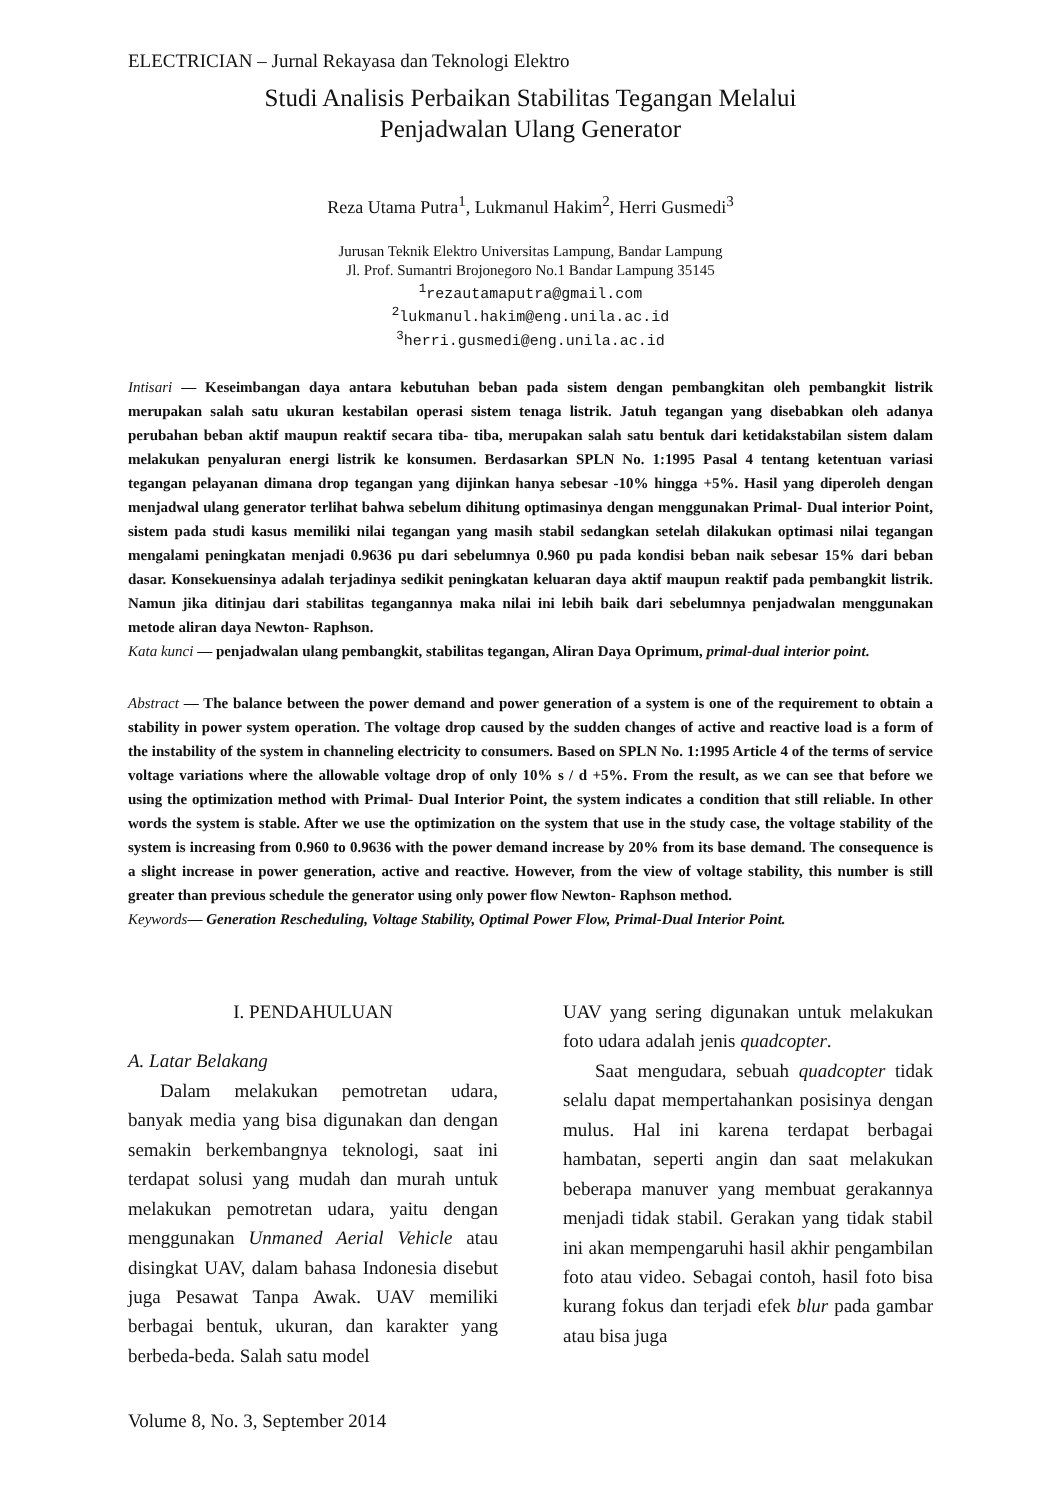ELECTRICIAN – Jurnal Rekayasa dan Teknologi Elektro
Studi Analisis Perbaikan Stabilitas Tegangan Melalui
Penjadwalan Ulang Generator
Reza Utama Putra<sup>1</sup>, Lukmanul Hakim<sup>2</sup>, Herri Gusmedi<sup>3</sup>
Jurusan Teknik Elektro Universitas Lampung, Bandar Lampung
Jl. Prof. Sumantri Brojonegoro No.1 Bandar Lampung 35145
<sup>1</sup> rezautamaputra@gmail.com
<sup>2</sup> lukmanul.hakim@eng.unila.ac.id
<sup>3</sup> herri.gusmedi@eng.unila.ac.id
Intisari — Keseimbangan daya antara kebutuhan beban pada sistem dengan pembangkitan oleh pembangkit listrik merupakan salah satu ukuran kestabilan operasi sistem tenaga listrik. Jatuh tegangan yang disebabkan oleh adanya perubahan beban aktif maupun reaktif secara tiba- tiba, merupakan salah satu bentuk dari ketidakstabilan sistem dalam melakukan penyaluran energi listrik ke konsumen. Berdasarkan SPLN No. 1:1995 Pasal 4 tentang ketentuan variasi tegangan pelayanan dimana drop tegangan yang dijinkan hanya sebesar -10% hingga +5%. Hasil yang diperoleh dengan menjadwal ulang generator terlihat bahwa sebelum dihitung optimasinya dengan menggunakan Primal- Dual interior Point, sistem pada studi kasus memiliki nilai tegangan yang masih stabil sedangkan setelah dilakukan optimasi nilai tegangan mengalami peningkatan menjadi 0.9636 pu dari sebelumnya 0.960 pu pada kondisi beban naik sebesar 15% dari beban dasar. Konsekuensinya adalah terjadinya sedikit peningkatan keluaran daya aktif maupun reaktif pada pembangkit listrik. Namun jika ditinjau dari stabilitas tegangannya maka nilai ini lebih baik dari sebelumnya penjadwalan menggunakan metode aliran daya Newton- Raphson.
Kata kunci — penjadwalan ulang pembangkit, stabilitas tegangan, Aliran Daya Oprimum, primal-dual interior point.
Abstract — The balance between the power demand and power generation of a system is one of the requirement to obtain a stability in power system operation. The voltage drop caused by the sudden changes of active and reactive load is a form of the instability of the system in channeling electricity to consumers. Based on SPLN No. 1:1995 Article 4 of the terms of service voltage variations where the allowable voltage drop of only 10% s / d +5%. From the result, as we can see that before we using the optimization method with Primal- Dual Interior Point, the system indicates a condition that still reliable. In other words the system is stable. After we use the optimization on the system that use in the study case, the voltage stability of the system is increasing from 0.960 to 0.9636 with the power demand increase by 20% from its base demand. The consequence is a slight increase in power generation, active and reactive. However, from the view of voltage stability, this number is still greater than previous schedule the generator using only power flow Newton- Raphson method.
Keywords— Generation Rescheduling, Voltage Stability, Optimal Power Flow, Primal-Dual Interior Point.
I. PENDAHULUAN
A. Latar Belakang
Dalam melakukan pemotretan udara, banyak media yang bisa digunakan dan dengan semakin berkembangnya teknologi, saat ini terdapat solusi yang mudah dan murah untuk melakukan pemotretan udara, yaitu dengan menggunakan Unmaned Aerial Vehicle atau disingkat UAV, dalam bahasa Indonesia disebut juga Pesawat Tanpa Awak. UAV memiliki berbagai bentuk, ukuran, dan karakter yang berbeda-beda. Salah satu model
UAV yang sering digunakan untuk melakukan foto udara adalah jenis quadcopter.
Saat mengudara, sebuah quadcopter tidak selalu dapat mempertahankan posisinya dengan mulus. Hal ini karena terdapat berbagai hambatan, seperti angin dan saat melakukan beberapa manuver yang membuat gerakannya menjadi tidak stabil. Gerakan yang tidak stabil ini akan mempengaruhi hasil akhir pengambilan foto atau video. Sebagai contoh, hasil foto bisa kurang fokus dan terjadi efek blur pada gambar atau bisa juga
Volume 8, No. 3, September 2014